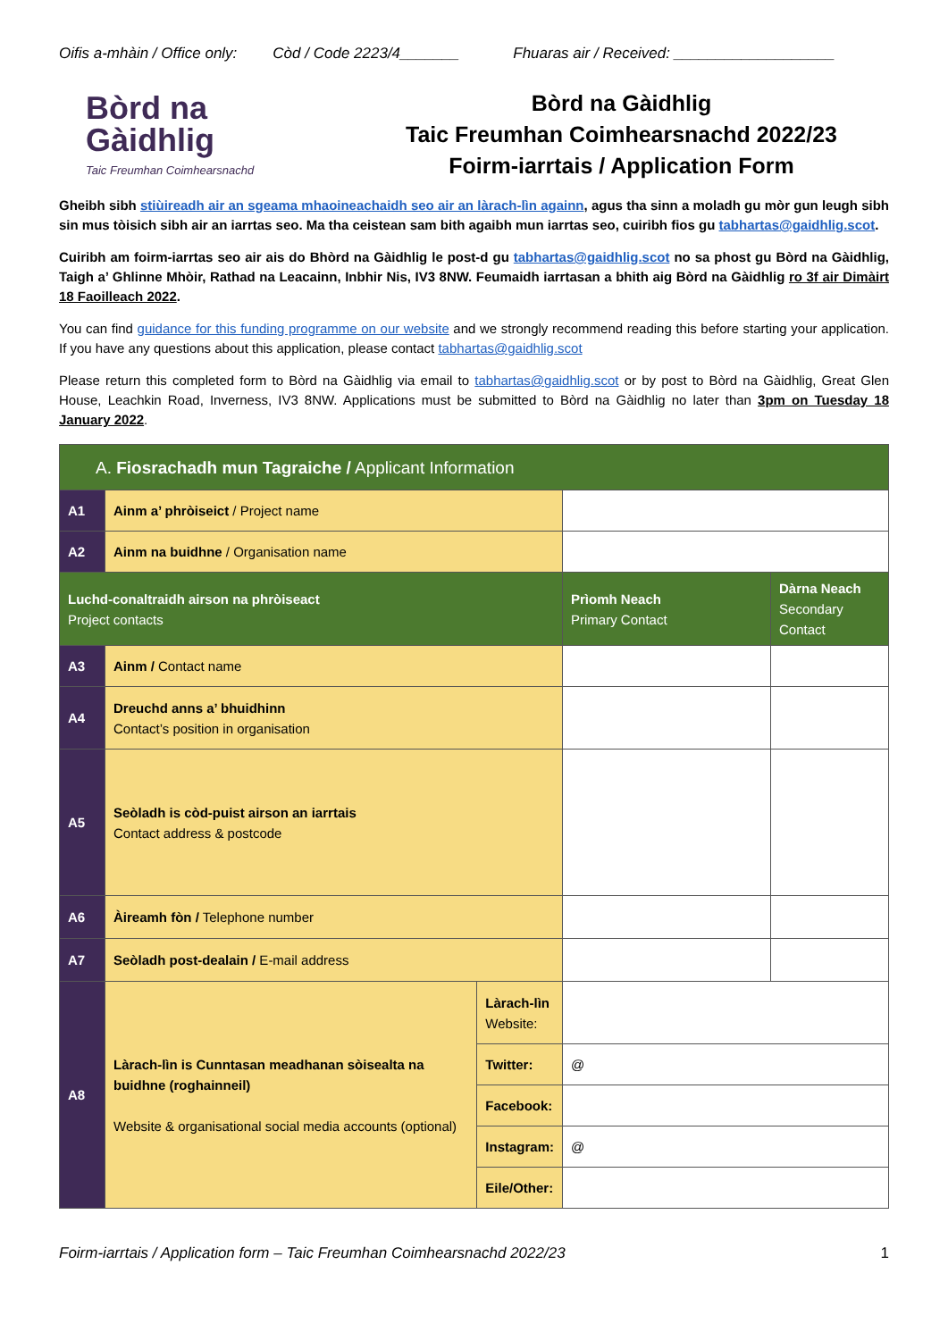Oifis a-mhàin / Office only: Còd / Code 2223/4_______ Fhuaras air / Received: ___________________
Bòrd na
Gàidhlig
Taic Freumhan Coimhearsnachd
Bòrd na Gàidhlig
Taic Freumhan Coimhearsnachd 2022/23
Foirm-iarrtais / Application Form
Gheibh sibh stiùireadh air an sgeama mhaoineachaidh seo air an làrach-lìn againn, agus tha sinn a moladh gu mòr gun leugh sibh sin mus tòisich sibh air an iarrtas seo. Ma tha ceistean sam bith agaibh mun iarrtas seo, cuiribh fios gu tabhartas@gaidhlig.scot.
Cuiribh am foirm-iarrtas seo air ais do Bhòrd na Gàidhlig le post-d gu tabhartas@gaidhlig.scot no sa phost gu Bòrd na Gàidhlig, Taigh a’ Ghlinne Mhòir, Rathad na Leacainn, Inbhir Nis, IV3 8NW. Feumaidh iarrtasan a bhith aig Bòrd na Gàidhlig ro 3f air Dimàirt 18 Faoilleach 2022.
You can find guidance for this funding programme on our website and we strongly recommend reading this before starting your application. If you have any questions about this application, please contact tabhartas@gaidhlig.scot
Please return this completed form to Bòrd na Gàidhlig via email to tabhartas@gaidhlig.scot or by post to Bòrd na Gàidhlig, Great Glen House, Leachkin Road, Inverness, IV3 8NW. Applications must be submitted to Bòrd na Gàidhlig no later than 3pm on Tuesday 18 January 2022.
| A. Fiosrachadh mun Tagraiche / Applicant Information | | | | |
| A1 | Ainm a’ phròiseict / Project name | | | |
| A2 | Ainm na buidhne / Organisation name | | | |
| Luchd-conaltraidh airson na phròiseact Project contacts | | | Prìomh Neach Primary Contact | Dàrna Neach Secondary Contact |
| A3 | Ainm / Contact name | | | |
| A4 | Dreuchd anns a’ bhuidhinn Contact’s position in organisation | | | |
| A5 | Seòladh is còd-puist airson an iarrtais Contact address & postcode | | | |
| A6 | Àireamh fòn / Telephone number | | | |
| A7 | Seòladh post-dealain / E-mail address | | | |
| A8 | Làrach-lìn is Cunntasan meadhanan sòisealta na buidhne (roghainneil) Website & organisational social media accounts (optional) | Làrach-lìn Website: | | |
| | | Twitter: | @ | |
| | | Facebook: | | |
| | | Instagram: | @ | |
| | | Eile/Other: | | |
Foirm-iarrtais / Application form – Taic Freumhan Coimhearsnachd 2022/23 1